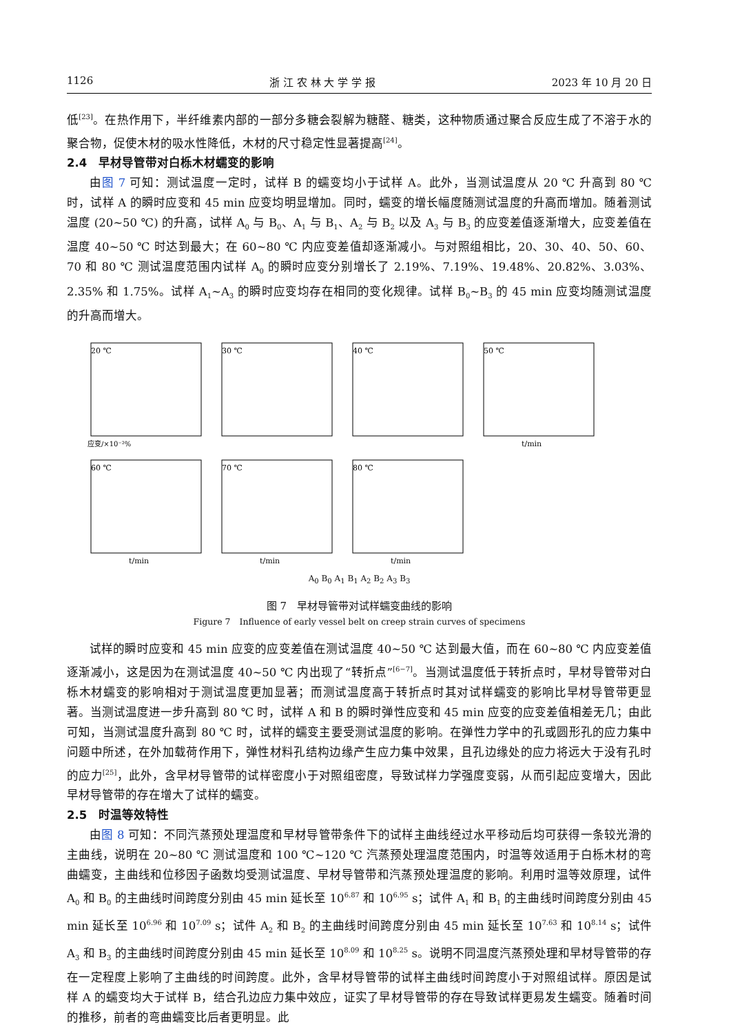1126 浙 江 农 林 大 学 学 报 2023 年 10 月 20 日
低<sup>[23]</sup>。在热作用下，半纤维素内部的一部分多糖会裂解为糖醛、糖类，这种物质通过聚合反应生成了不溶于水的聚合物，促使木材的吸水性降低，木材的尺寸稳定性显著提高<sup>[24]</sup>。
2.4　早材导管带对白栎木材蠕变的影响
由图 7 可知：测试温度一定时，试样 B 的蠕变均小于试样 A。此外，当测试温度从 20 ℃ 升高到 80 ℃ 时，试样 A 的瞬时应变和 45 min 应变均明显增加。同时，蠕变的增长幅度随测试温度的升高而增加。随着测试温度 (20~50 ℃) 的升高，试样 A<sub>0</sub> 与 B<sub>0</sub>、A<sub>1</sub> 与 B<sub>1</sub>、A<sub>2</sub> 与 B<sub>2</sub> 以及 A<sub>3</sub> 与 B<sub>3</sub> 的应变差值逐渐增大，应变差值在温度 40~50 ℃ 时达到最大；在 60~80 ℃ 内应变差值却逐渐减小。与对照组相比，20、30、40、50、60、70 和 80 ℃ 测试温度范围内试样 A<sub>0</sub> 的瞬时应变分别增长了 2.19%、7.19%、19.48%、20.82%、3.03%、2.35% 和 1.75%。试样 A<sub>1</sub>~A<sub>3</sub> 的瞬时应变均存在相同的变化规律。试样 B<sub>0</sub>~B<sub>3</sub> 的 45 min 应变均随测试温度的升高而增大。
20 ℃
应变/×10⁻²%
30 ℃
40 ℃
50 ℃
t/min
60 ℃
t/min
70 ℃
t/min
80 ℃
t/min
A<sub>0</sub> B<sub>0</sub> A<sub>1</sub> B<sub>1</sub> A<sub>2</sub> B<sub>2</sub> A<sub>3</sub> B<sub>3</sub>
图 7　早材导管带对试样蠕变曲线的影响
Figure 7　Influence of early vessel belt on creep strain curves of specimens
试样的瞬时应变和 45 min 应变的应变差值在测试温度 40~50 ℃ 达到最大值，而在 60~80 ℃ 内应变差值逐渐减小，这是因为在测试温度 40~50 ℃ 内出现了“转折点”<sup>[6−7]</sup>。当测试温度低于转折点时，早材导管带对白栎木材蠕变的影响相对于测试温度更加显著；而测试温度高于转折点时其对试样蠕变的影响比早材导管带更显著。当测试温度进一步升高到 80 ℃ 时，试样 A 和 B 的瞬时弹性应变和 45 min 应变的应变差值相差无几；由此可知，当测试温度升高到 80 ℃ 时，试样的蠕变主要受测试温度的影响。在弹性力学中的孔或圆形孔的应力集中问题中所述，在外加载荷作用下，弹性材料孔结构边缘产生应力集中效果，且孔边缘处的应力将远大于没有孔时的应力<sup>[25]</sup>，此外，含早材导管带的试样密度小于对照组密度，导致试样力学强度变弱，从而引起应变增大，因此早材导管带的存在增大了试样的蠕变。
2.5　时温等效特性
由图 8 可知：不同汽蒸预处理温度和早材导管带条件下的试样主曲线经过水平移动后均可获得一条较光滑的主曲线，说明在 20~80 ℃ 测试温度和 100 ℃~120 ℃ 汽蒸预处理温度范围内，时温等效适用于白栎木材的弯曲蠕变，主曲线和位移因子函数均受测试温度、早材导管带和汽蒸预处理温度的影响。利用时温等效原理，试件 A<sub>0</sub> 和 B<sub>0</sub> 的主曲线时间跨度分别由 45 min 延长至 10<sup>6.87</sup> 和 10<sup>6.95</sup> s；试件 A<sub>1</sub> 和 B<sub>1</sub> 的主曲线时间跨度分别由 45 min 延长至 10<sup>6.96</sup> 和 10<sup>7.09</sup> s；试件 A<sub>2</sub> 和 B<sub>2</sub> 的主曲线时间跨度分别由 45 min 延长至 10<sup>7.63</sup> 和 10<sup>8.14</sup> s；试件 A<sub>3</sub> 和 B<sub>3</sub> 的主曲线时间跨度分别由 45 min 延长至 10<sup>8.09</sup> 和 10<sup>8.25</sup> s。说明不同温度汽蒸预处理和早材导管带的存在一定程度上影响了主曲线的时间跨度。此外，含早材导管带的试样主曲线时间跨度小于对照组试样。原因是试样 A 的蠕变均大于试样 B，结合孔边应力集中效应，证实了早材导管带的存在导致试样更易发生蠕变。随着时间的推移，前者的弯曲蠕变比后者更明显。此